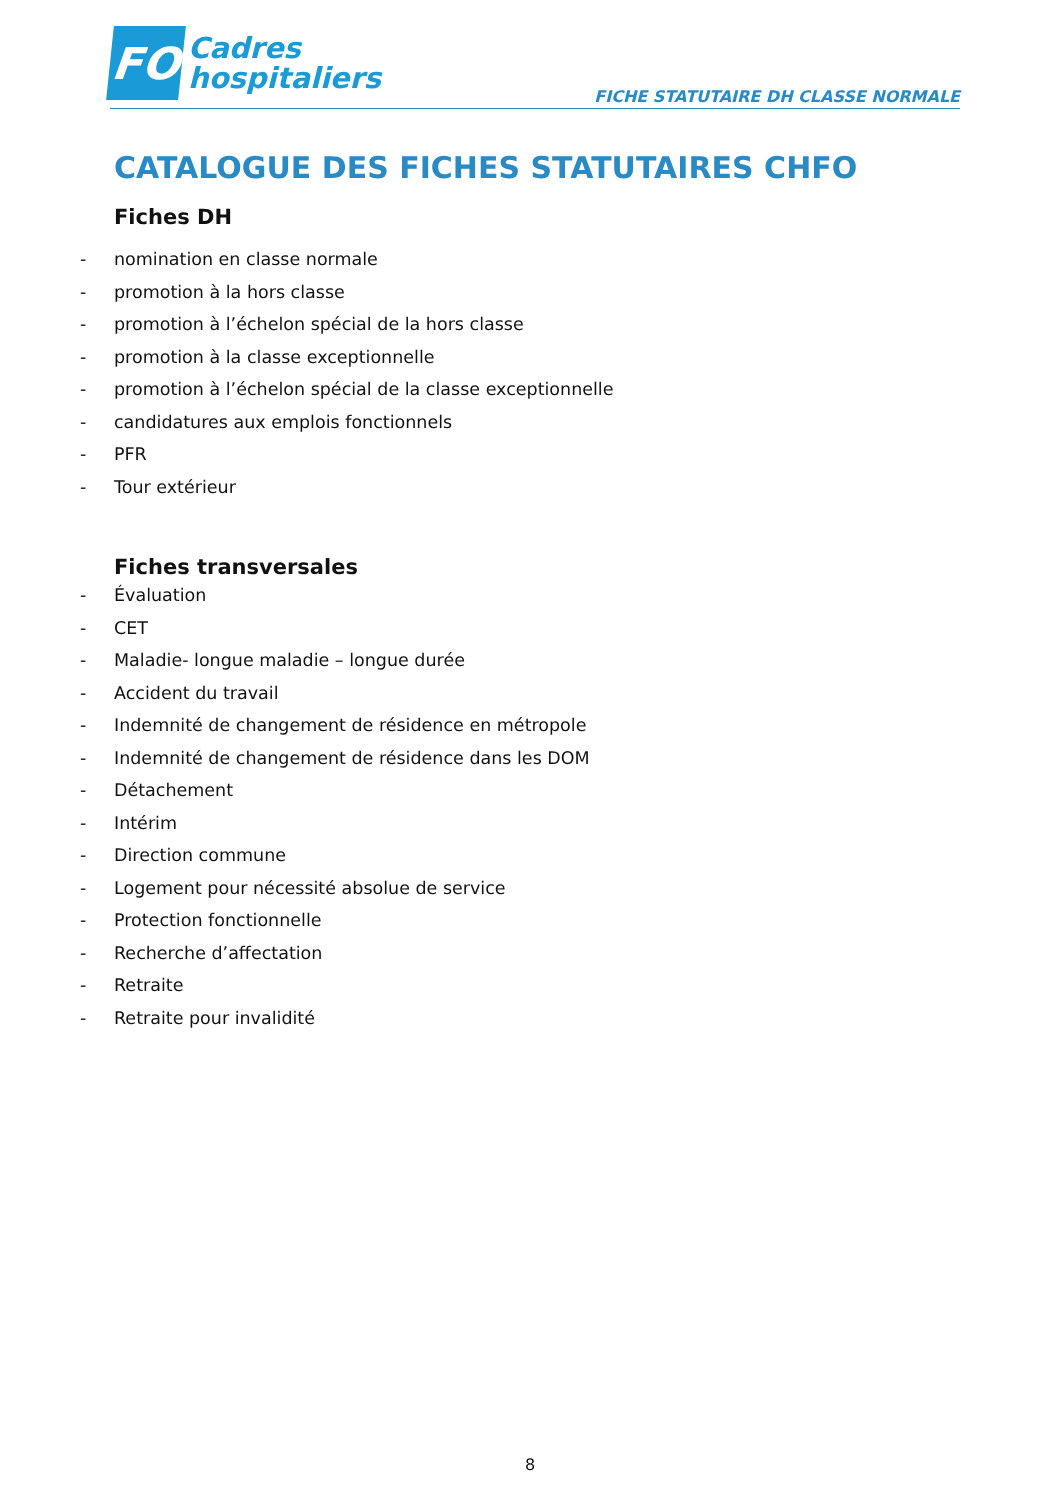FO
Cadres
hospitaliers
FICHE STATUTAIRE DH CLASSE NORMALE
CATALOGUE DES FICHES STATUTAIRES CHFO
Fiches DH
- nomination en classe normale
- promotion à la hors classe
- promotion à l’échelon spécial de la hors classe
- promotion à la classe exceptionnelle
- promotion à l’échelon spécial de la classe exceptionnelle
- candidatures aux emplois fonctionnels
- PFR
- Tour extérieur
Fiches transversales
- Évaluation
- CET
- Maladie- longue maladie – longue durée
- Accident du travail
- Indemnité de changement de résidence en métropole
- Indemnité de changement de résidence dans les DOM
- Détachement
- Intérim
- Direction commune
- Logement pour nécessité absolue de service
- Protection fonctionnelle
- Recherche d’affectation
- Retraite
- Retraite pour invalidité
8